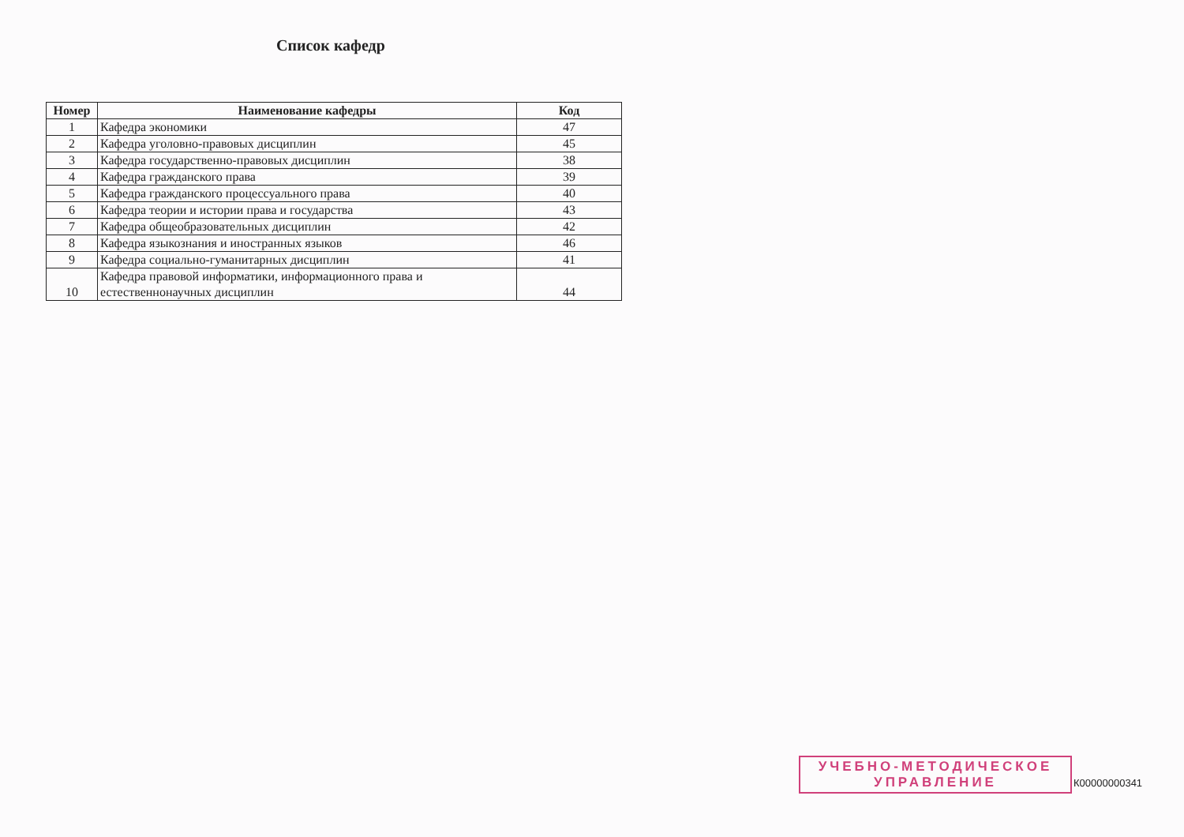Список кафедр
| Номер | Наименование кафедры | Код |
| --- | --- | --- |
| 1 | Кафедра экономики | 47 |
| 2 | Кафедра уголовно-правовых дисциплин | 45 |
| 3 | Кафедра государственно-правовых дисциплин | 38 |
| 4 | Кафедра гражданского права | 39 |
| 5 | Кафедра гражданского процессуального права | 40 |
| 6 | Кафедра теории и истории права и государства | 43 |
| 7 | Кафедра общеобразовательных дисциплин | 42 |
| 8 | Кафедра языкознания и иностранных языков | 46 |
| 9 | Кафедра социально-гуманитарных дисциплин | 41 |
| 10 | Кафедра правовой информатики, информационного права и естественнонаучных дисциплин | 44 |
УЧЕБНО-МЕТОДИЧЕСКОЕ
УПРАВЛЕНИЕ
К00000000341